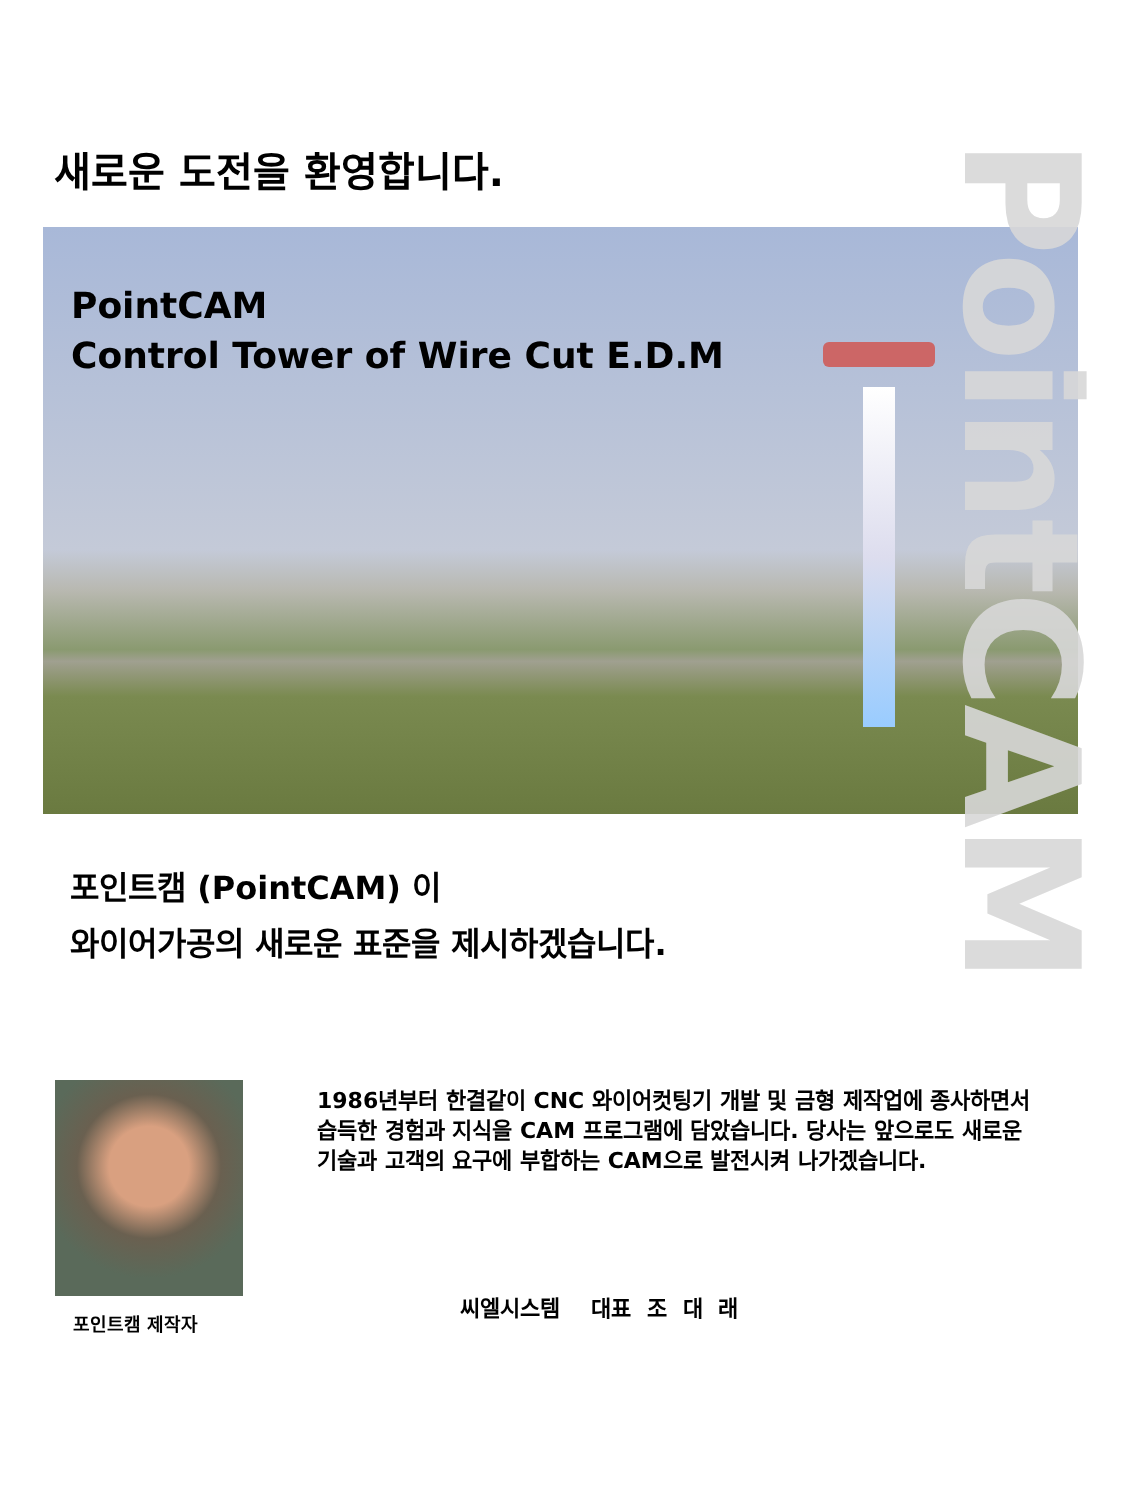새로운 도전을 환영합니다.
PointCAM
Control Tower of Wire Cut E.D.M
PointCAM
포인트캠 (PointCAM) 이
와이어가공의 새로운 표준을 제시하겠습니다.
포인트캠 제작자
1986년부터 한결같이 CNC 와이어컷팅기 개발 및 금형 제작업에 종사하면서 습득한 경험과 지식을 CAM 프로그램에 담았습니다. 당사는 앞으로도 새로운 기술과 고객의 요구에 부합하는 CAM으로 발전시켜 나가겠습니다.
씨엘시스템 대표 조 대 래